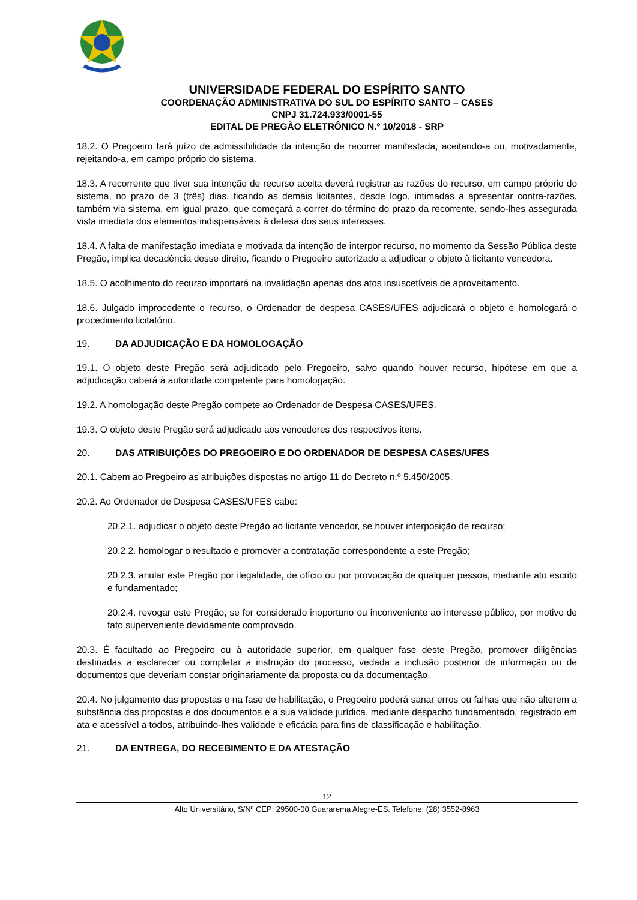UNIVERSIDADE FEDERAL DO ESPÍRITO SANTO
COORDENAÇÃO ADMINISTRATIVA DO SUL DO ESPÍRITO SANTO – CASES
CNPJ 31.724.933/0001-55
EDITAL DE PREGÃO ELETRÔNICO N.º 10/2018 - SRP
18.2. O Pregoeiro fará juízo de admissibilidade da intenção de recorrer manifestada, aceitando-a ou, motivadamente, rejeitando-a, em campo próprio do sistema.
18.3. A recorrente que tiver sua intenção de recurso aceita deverá registrar as razões do recurso, em campo próprio do sistema, no prazo de 3 (três) dias, ficando as demais licitantes, desde logo, intimadas a apresentar contra-razões, também via sistema, em igual prazo, que começará a correr do término do prazo da recorrente, sendo-lhes assegurada vista imediata dos elementos indispensáveis à defesa dos seus interesses.
18.4. A falta de manifestação imediata e motivada da intenção de interpor recurso, no momento da Sessão Pública deste Pregão, implica decadência desse direito, ficando o Pregoeiro autorizado a adjudicar o objeto à licitante vencedora.
18.5. O acolhimento do recurso importará na invalidação apenas dos atos insuscetíveis de aproveitamento.
18.6. Julgado improcedente o recurso, o Ordenador de despesa CASES/UFES adjudicará o objeto e homologará o procedimento licitatório.
19. DA ADJUDICAÇÃO E DA HOMOLOGAÇÃO
19.1. O objeto deste Pregão será adjudicado pelo Pregoeiro, salvo quando houver recurso, hipótese em que a adjudicação caberá à autoridade competente para homologação.
19.2. A homologação deste Pregão compete ao Ordenador de Despesa CASES/UFES.
19.3. O objeto deste Pregão será adjudicado aos vencedores dos respectivos itens.
20. DAS ATRIBUIÇÕES DO PREGOEIRO E DO ORDENADOR DE DESPESA CASES/UFES
20.1. Cabem ao Pregoeiro as atribuições dispostas no artigo 11 do Decreto n.º 5.450/2005.
20.2. Ao Ordenador de Despesa CASES/UFES cabe:
20.2.1. adjudicar o objeto deste Pregão ao licitante vencedor, se houver interposição de recurso;
20.2.2. homologar o resultado e promover a contratação correspondente a este Pregão;
20.2.3. anular este Pregão por ilegalidade, de ofício ou por provocação de qualquer pessoa, mediante ato escrito e fundamentado;
20.2.4. revogar este Pregão, se for considerado inoportuno ou inconveniente ao interesse público, por motivo de fato superveniente devidamente comprovado.
20.3. É facultado ao Pregoeiro ou à autoridade superior, em qualquer fase deste Pregão, promover diligências destinadas a esclarecer ou completar a instrução do processo, vedada a inclusão posterior de informação ou de documentos que deveriam constar originariamente da proposta ou da documentação.
20.4. No julgamento das propostas e na fase de habilitação, o Pregoeiro poderá sanar erros ou falhas que não alterem a substância das propostas e dos documentos e a sua validade jurídica, mediante despacho fundamentado, registrado em ata e acessível a todos, atribuindo-lhes validade e eficácia para fins de classificação e habilitação.
21. DA ENTREGA, DO RECEBIMENTO E DA ATESTAÇÃO
12
Alto Universitário, S/Nº CEP: 29500-00 Guararema Alegre-ES. Telefone: (28) 3552-8963